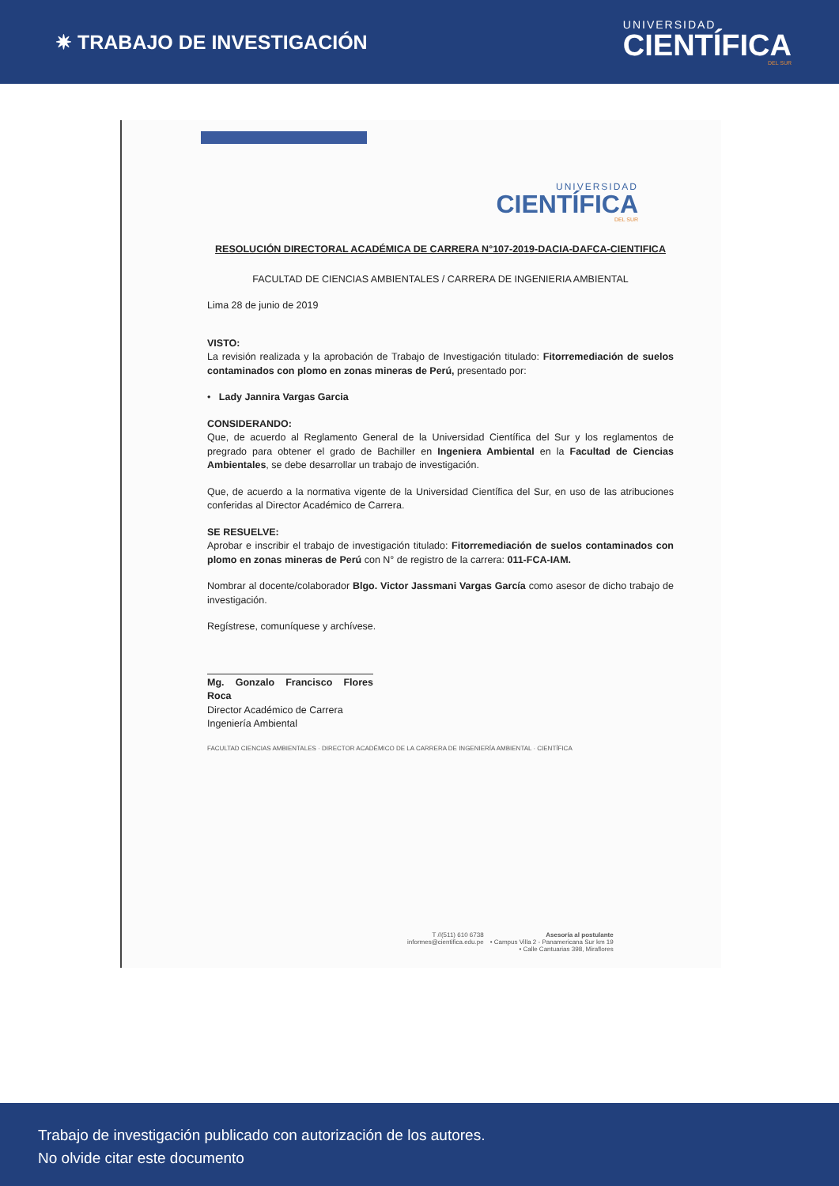✷ TRABAJO DE INVESTIGACIÓN
UNIVERSIDAD
CIENTÍFICA
DEL SUR
UNIVERSIDAD
CIENTÍFICA
DEL SUR
RESOLUCIÓN DIRECTORAL ACADÉMICA DE CARRERA N°107-2019-DACIA-DAFCA-CIENTIFICA
FACULTAD DE CIENCIAS AMBIENTALES / CARRERA DE INGENIERIA AMBIENTAL
Lima 28 de junio de 2019
VISTO:
La revisión realizada y la aprobación de Trabajo de Investigación titulado: Fitorremediación de suelos contaminados con plomo en zonas mineras de Perú, presentado por:
• Lady Jannira Vargas Garcia
CONSIDERANDO:
Que, de acuerdo al Reglamento General de la Universidad Científica del Sur y los reglamentos de pregrado para obtener el grado de Bachiller en Ingeniera Ambiental en la Facultad de Ciencias Ambientales, se debe desarrollar un trabajo de investigación.
Que, de acuerdo a la normativa vigente de la Universidad Científica del Sur, en uso de las atribuciones conferidas al Director Académico de Carrera.
SE RESUELVE:
Aprobar e inscribir el trabajo de investigación titulado: Fitorremediación de suelos contaminados con plomo en zonas mineras de Perú con N° de registro de la carrera: 011-FCA-IAM.
Nombrar al docente/colaborador Blgo. Victor Jassmani Vargas García como asesor de dicho trabajo de investigación.
Regístrese, comuníquese y archívese.
Mg. Gonzalo Francisco Flores Roca
Director Académico de Carrera
Ingeniería Ambiental
FACULTAD CIENCIAS AMBIENTALES · DIRECTOR ACADÉMICO DE LA CARRERA DE INGENIERÍA AMBIENTAL · CIENTÍFICA
T //(511) 610 6738
informes@cientifica.edu.pe
Asesoría al postulante
• Campus Villa 2 - Panamericana Sur km 19
• Calle Cantuarias 398, Miraflores
Trabajo de investigación publicado con autorización de los autores.
No olvide citar este documento